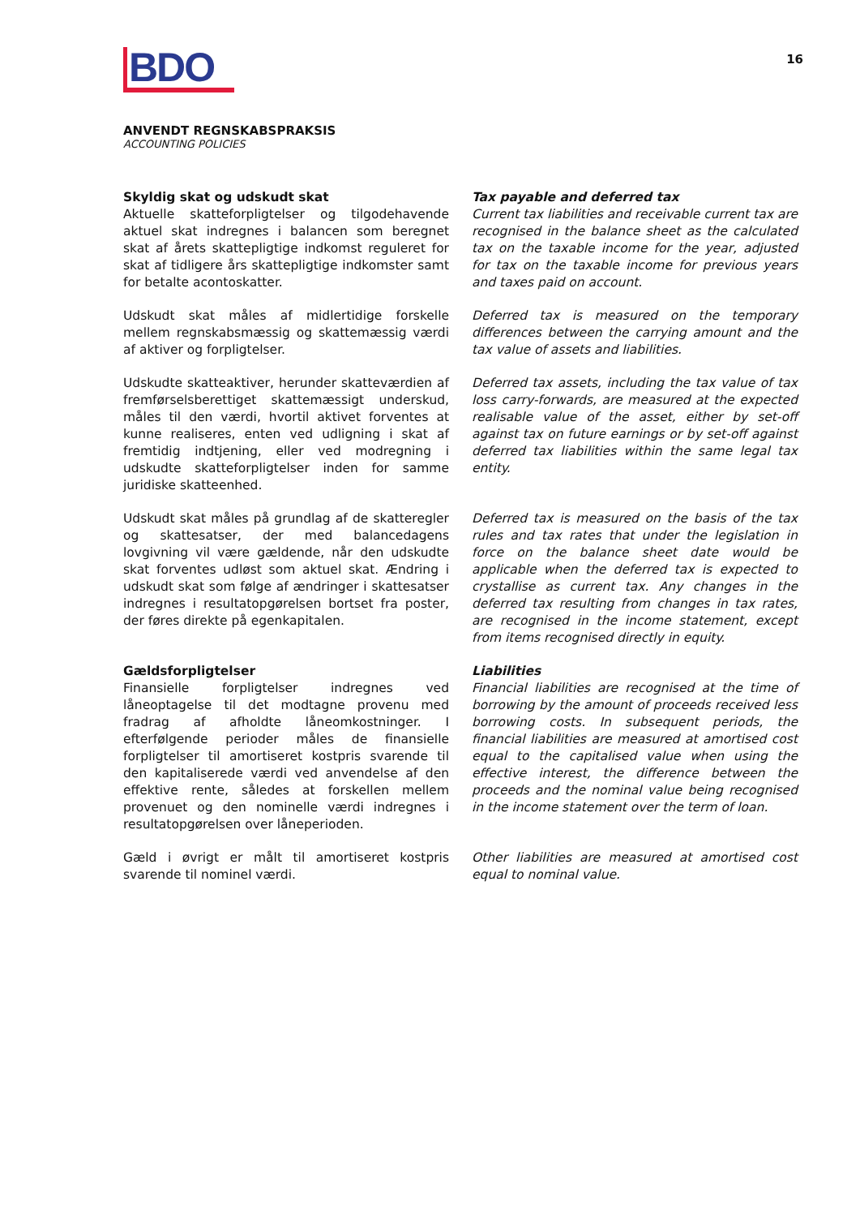BDO
16
ANVENDT REGNSKABSPRAKSIS
ACCOUNTING POLICIES
Skyldig skat og udskudt skat
Aktuelle skatteforpligtelser og tilgodehavende aktuel skat indregnes i balancen som beregnet skat af årets skattepligtige indkomst reguleret for skat af tidligere års skattepligtige indkomster samt for betalte acontoskatter.
Tax payable and deferred tax
Current tax liabilities and receivable current tax are recognised in the balance sheet as the calculated tax on the taxable income for the year, adjusted for tax on the taxable income for previous years and taxes paid on account.
Udskudt skat måles af midlertidige forskelle mellem regnskabsmæssig og skattemæssig værdi af aktiver og forpligtelser.
Deferred tax is measured on the temporary differences between the carrying amount and the tax value of assets and liabilities.
Udskudte skatteaktiver, herunder skatteværdien af fremførselsberettiget skattemæssigt underskud, måles til den værdi, hvortil aktivet forventes at kunne realiseres, enten ved udligning i skat af fremtidig indtjening, eller ved modregning i udskudte skatteforpligtelser inden for samme juridiske skatteenhed.
Deferred tax assets, including the tax value of tax loss carry-forwards, are measured at the expected realisable value of the asset, either by set-off against tax on future earnings or by set-off against deferred tax liabilities within the same legal tax entity.
Udskudt skat måles på grundlag af de skatteregler og skattesatser, der med balancedagens lovgivning vil være gældende, når den udskudte skat forventes udløst som aktuel skat. Ændring i udskudt skat som følge af ændringer i skattesatser indregnes i resultatopgørelsen bortset fra poster, der føres direkte på egenkapitalen.
Deferred tax is measured on the basis of the tax rules and tax rates that under the legislation in force on the balance sheet date would be applicable when the deferred tax is expected to crystallise as current tax. Any changes in the deferred tax resulting from changes in tax rates, are recognised in the income statement, except from items recognised directly in equity.
Gældsforpligtelser
Finansielle forpligtelser indregnes ved låneoptagelse til det modtagne provenu med fradrag af afholdte låneomkostninger. I efterfølgende perioder måles de finansielle forpligtelser til amortiseret kostpris svarende til den kapitaliserede værdi ved anvendelse af den effektive rente, således at forskellen mellem provenuet og den nominelle værdi indregnes i resultatopgørelsen over låneperioden.
Liabilities
Financial liabilities are recognised at the time of borrowing by the amount of proceeds received less borrowing costs. In subsequent periods, the financial liabilities are measured at amortised cost equal to the capitalised value when using the effective interest, the difference between the proceeds and the nominal value being recognised in the income statement over the term of loan.
Gæld i øvrigt er målt til amortiseret kostpris svarende til nominel værdi.
Other liabilities are measured at amortised cost equal to nominal value.